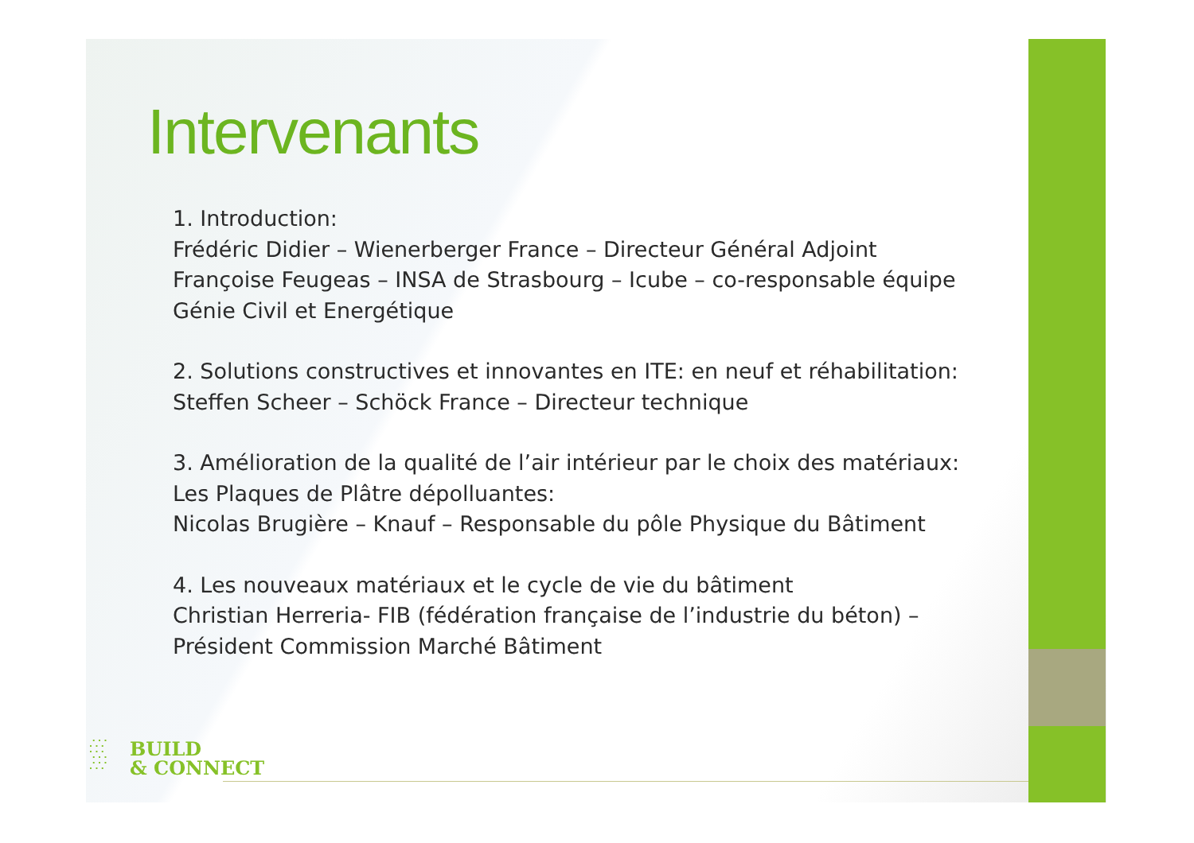Intervenants
1. Introduction:
Frédéric Didier – Wienerberger France – Directeur Général Adjoint
Françoise Feugeas – INSA de Strasbourg – Icube – co-responsable équipe Génie Civil et Energétique
2. Solutions constructives et innovantes en ITE: en neuf et réhabilitation:
Steffen Scheer – Schöck France – Directeur technique
3. Amélioration de la qualité de l’air intérieur par le choix des matériaux: Les Plaques de Plâtre dépolluantes:
Nicolas Brugière – Knauf – Responsable du pôle Physique du Bâtiment
4. Les nouveaux matériaux et le cycle de vie du bâtiment
Christian Herreria- FIB (fédération française de l’industrie du béton) – Président Commission Marché Bâtiment
∴∵
∵∴
∴∵
BUILD
& CONNECT